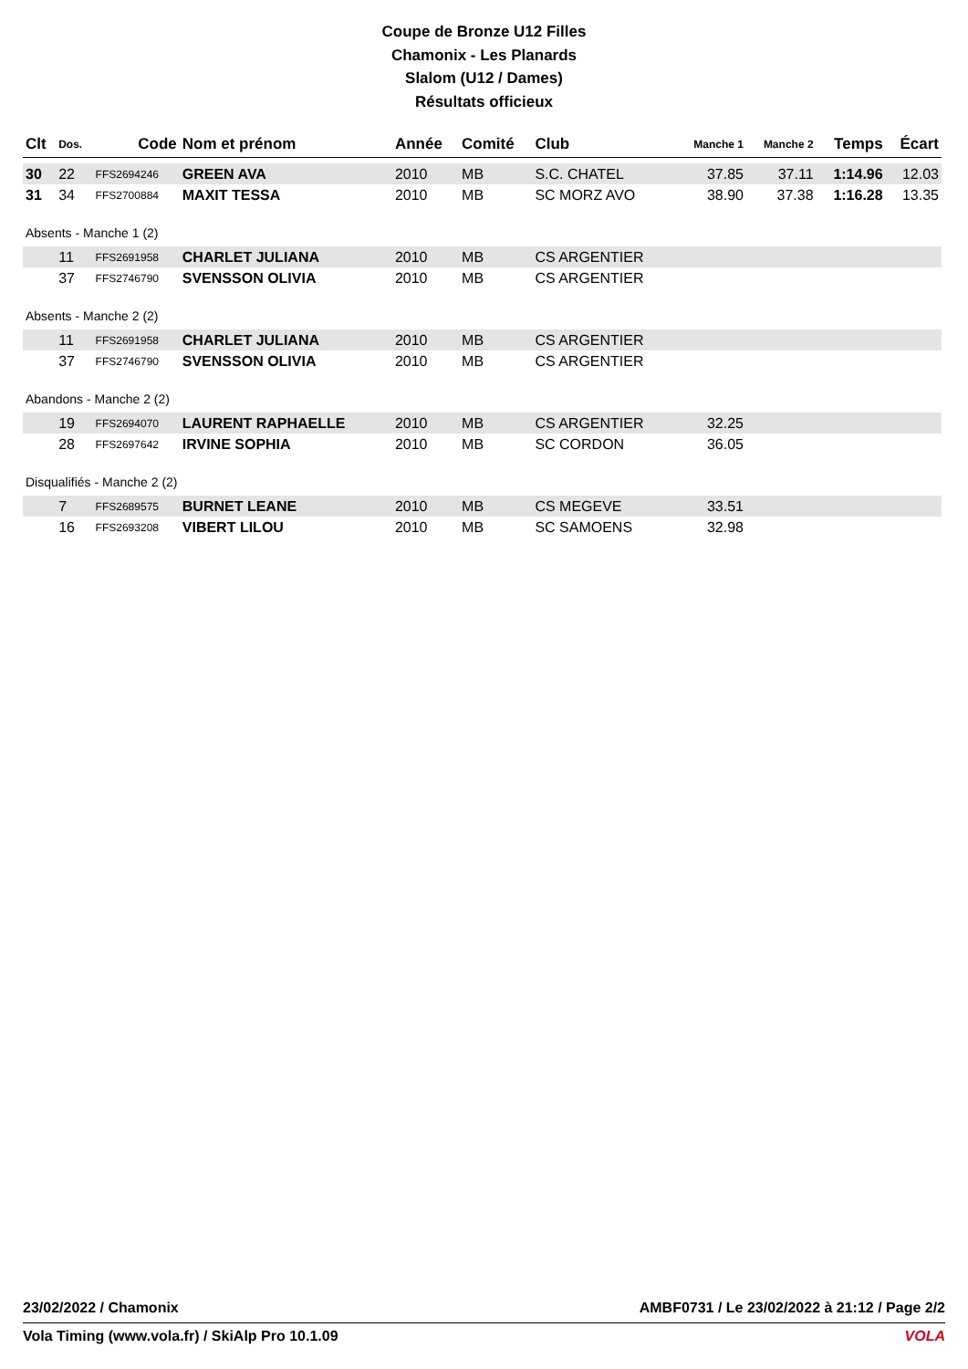Coupe de Bronze U12 Filles
Chamonix - Les Planards
Slalom (U12 / Dames)
Résultats officieux
| Clt | Dos. | Code | Nom et prénom | Année | Comité | Club | Manche 1 | Manche 2 | Temps | Écart |
| --- | --- | --- | --- | --- | --- | --- | --- | --- | --- | --- |
| 30 | 22 | FFS2694246 | GREEN AVA | 2010 | MB | S.C. CHATEL | 37.85 | 37.11 | 1:14.96 | 12.03 |
| 31 | 34 | FFS2700884 | MAXIT TESSA | 2010 | MB | SC MORZ AVO | 38.90 | 37.38 | 1:16.28 | 13.35 |
| Absents - Manche 1 (2) | | | | | | | | | | |
| | 11 | FFS2691958 | CHARLET JULIANA | 2010 | MB | CS ARGENTIER | | | | |
| | 37 | FFS2746790 | SVENSSON OLIVIA | 2010 | MB | CS ARGENTIER | | | | |
| Absents - Manche 2 (2) | | | | | | | | | | |
| | 11 | FFS2691958 | CHARLET JULIANA | 2010 | MB | CS ARGENTIER | | | | |
| | 37 | FFS2746790 | SVENSSON OLIVIA | 2010 | MB | CS ARGENTIER | | | | |
| Abandons - Manche 2 (2) | | | | | | | | | | |
| | 19 | FFS2694070 | LAURENT RAPHAELLE | 2010 | MB | CS ARGENTIER | 32.25 | | | |
| | 28 | FFS2697642 | IRVINE SOPHIA | 2010 | MB | SC CORDON | 36.05 | | | |
| Disqualifiés - Manche 2 (2) | | | | | | | | | | |
| | 7 | FFS2689575 | BURNET LEANE | 2010 | MB | CS MEGEVE | 33.51 | | | |
| | 16 | FFS2693208 | VIBERT LILOU | 2010 | MB | SC SAMOENS | 32.98 | | | |
23/02/2022 / Chamonix AMBF0731 / Le 23/02/2022 à 21:12 / Page 2/2
Vola Timing (www.vola.fr) / SkiAlp Pro 10.1.09 VOLA